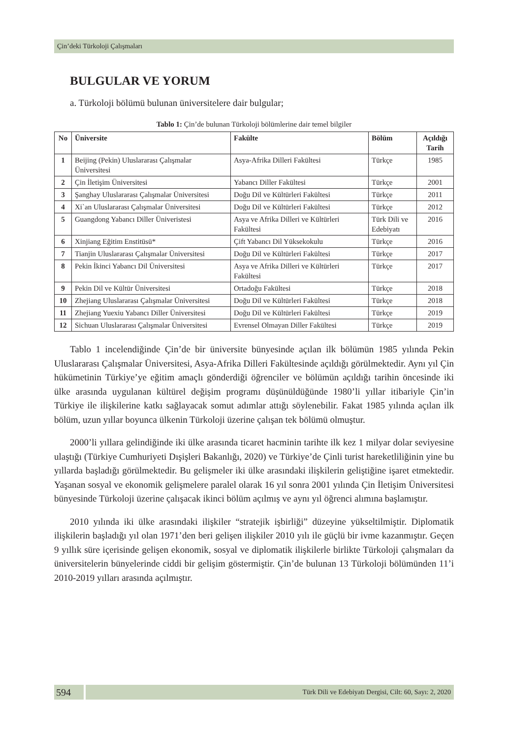Çin’deki Türkoloji Çalışmaları
BULGULAR VE YORUM
a. Türkoloji bölümü bulunan üniversitelere dair bulgular;
Tablo 1: Çin’de bulunan Türkoloji bölümlerine dair temel bilgiler
| No | Üniversite | Fakülte | Bölüm | Açıldığı Tarih |
| --- | --- | --- | --- | --- |
| 1 | Beijing (Pekin) Uluslararası Çalışmalar Üniversitesi | Asya-Afrika Dilleri Fakültesi | Türkçe | 1985 |
| 2 | Çin İletişim Üniversitesi | Yabancı Diller Fakültesi | Türkçe | 2001 |
| 3 | Şanghay Uluslararası Çalışmalar Üniversitesi | Doğu Dil ve Kültürleri Fakültesi | Türkçe | 2011 |
| 4 | Xi`an Uluslararası Çalışmalar Üniversitesi | Doğu Dil ve Kültürleri Fakültesi | Türkçe | 2012 |
| 5 | Guangdong Yabancı Diller Üniveristesi | Asya ve Afrika Dilleri ve Kültürleri Fakültesi | Türk Dili ve Edebiyatı | 2016 |
| 6 | Xinjiang Eğitim Enstitüsü* | Çift Yabancı Dil Yüksekokulu | Türkçe | 2016 |
| 7 | Tianjin Uluslararası Çalışmalar Üniversitesi | Doğu Dil ve Kültürleri Fakültesi | Türkçe | 2017 |
| 8 | Pekin İkinci Yabancı Dil Üniversitesi | Asya ve Afrika Dilleri ve Kültürleri Fakültesi | Türkçe | 2017 |
| 9 | Pekin Dil ve Kültür Üniversitesi | Ortadoğu Fakültesi | Türkçe | 2018 |
| 10 | Zhejiang Uluslararası Çalışmalar Üniversitesi | Doğu Dil ve Kültürleri Fakültesi | Türkçe | 2018 |
| 11 | Zhejiang Yuexiu Yabancı Diller Üniversitesi | Doğu Dil ve Kültürleri Fakültesi | Türkçe | 2019 |
| 12 | Sichuan Uluslararası Çalışmalar Üniversitesi | Evrensel Olmayan Diller Fakültesi | Türkçe | 2019 |
Tablo 1 incelendiğinde Çin’de bir üniversite bünyesinde açılan ilk bölümün 1985 yılında Pekin Uluslararası Çalışmalar Üniversitesi, Asya-Afrika Dilleri Fakültesinde açıldığı görülmektedir. Aynı yıl Çin hükümetinin Türkiye’ye eğitim amaçlı gönderdiği öğrenciler ve bölümün açıldığı tarihin öncesinde iki ülke arasında uygulanan kültürel değişim programı düşünüldüğünde 1980’li yıllar itibariyle Çin’in Türkiye ile ilişkilerine katkı sağlayacak somut adımlar attığı söylenebilir. Fakat 1985 yılında açılan ilk bölüm, uzun yıllar boyunca ülkenin Türkoloji üzerine çalışan tek bölümü olmuştur.
2000’li yıllara gelindiğinde iki ülke arasında ticaret hacminin tarihte ilk kez 1 milyar dolar seviyesine ulaştığı (Türkiye Cumhuriyeti Dışişleri Bakanlığı, 2020) ve Türkiye’de Çinli turist hareketliliğinin yine bu yıllarda başladığı görülmektedir. Bu gelişmeler iki ülke arasındaki ilişkilerin geliştiğine işaret etmektedir. Yaşanan sosyal ve ekonomik gelişmelere paralel olarak 16 yıl sonra 2001 yılında Çin İletişim Üniversitesi bünyesinde Türkoloji üzerine çalışacak ikinci bölüm açılmış ve aynı yıl öğrenci alımına başlamıştır.
2010 yılında iki ülke arasındaki ilişkiler “stratejik işbirliği” düzeyine yükseltilmiştir. Diplomatik ilişkilerin başladığı yıl olan 1971’den beri gelişen ilişkiler 2010 yılı ile güçlü bir ivme kazanmıştır. Geçen 9 yıllık süre içerisinde gelişen ekonomik, sosyal ve diplomatik ilişkilerle birlikte Türkoloji çalışmaları da üniversitelerin bünyelerinde ciddi bir gelişim göstermiştir. Çin’de bulunan 13 Türkoloji bölümünden 11’i 2010-2019 yılları arasında açılmıştır.
594
Türk Dili ve Edebiyatı Dergisi, Cilt: 60, Sayı: 2, 2020